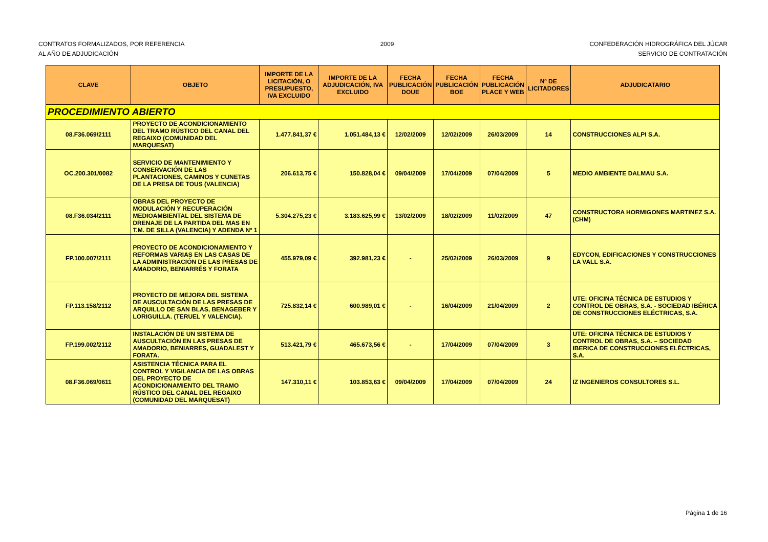CONTRATOS FORMALIZADOS, POR REFERENCIA
AL AÑO DE ADJUDICACIÓN
2009 CONFEDERACIÓN HIDROGRÁFICA DEL JÚCAR
SERVICIO DE CONTRATACIÓN
| CLAVE | OBJETO | IMPORTE DE LA LICITACIÓN, O PRESUPUESTO, IVA EXCLUIDO | IMPORTE DE LA ADJUDICACIÓN, IVA EXCLUIDO | FECHA PUBLICACIÓN DOUE | FECHA PUBLICACIÓN BOE | FECHA PUBLICACIÓN PLACE Y WEB | Nº DE LICITADORES | ADJUDICATARIO |
| --- | --- | --- | --- | --- | --- | --- | --- | --- |
| PROCEDIMIENTO ABIERTO | | | | | | | | |
| 08.F36.069/2111 | PROYECTO DE ACONDICIONAMIENTO DEL TRAMO RÚSTICO DEL CANAL DEL REGAIXO (COMUNIDAD DEL MARQUESAT) | 1.477.841,37 € | 1.051.484,13 € | 12/02/2009 | 12/02/2009 | 26/03/2009 | 14 | CONSTRUCCIONES ALPI S.A. |
| OC.200.301/0082 | SERVICIO DE MANTENIMIENTO Y CONSERVACIÓN DE LAS PLANTACIONES, CAMINOS Y CUNETAS DE LA PRESA DE TOUS (VALENCIA) | 206.613,75 € | 150.828,04 € | 09/04/2009 | 17/04/2009 | 07/04/2009 | 5 | MEDIO AMBIENTE DALMAU S.A. |
| 08.F36.034/2111 | OBRAS DEL PROYECTO DE MODULACIÓN Y RECUPERACIÓN MEDIOAMBIENTAL DEL SISTEMA DE DRENAJE DE LA PARTIDA DEL MAS EN T.M. DE SILLA (VALENCIA) Y ADENDA Nº 1 | 5.304.275,23 € | 3.183.625,99 € | 13/02/2009 | 18/02/2009 | 11/02/2009 | 47 | CONSTRUCTORA HORMIGONES MARTINEZ S.A. (CHM) |
| FP.100.007/2111 | PROYECTO DE ACONDICIONAMIENTO Y REFORMAS VARIAS EN LAS CASAS DE LA ADMINISTRACIÓN DE LAS PRESAS DE AMADORIO, BENIARRÉS Y FORATA | 455.979,09 € | 392.981,23 € | - | 25/02/2009 | 26/03/2009 | 9 | EDYCON, EDIFICACIONES Y CONSTRUCCIONES LA VALL S.A. |
| FP.113.158/2112 | PROYECTO DE MEJORA DEL SISTEMA DE AUSCULTACIÓN DE LAS PRESAS DE ARQUILLO DE SAN BLAS, BENAGEBER Y LORIGUILLA. (TERUEL Y VALENCIA). | 725.832,14 € | 600.989,01 € | - | 16/04/2009 | 21/04/2009 | 2 | UTE: OFICINA TÉCNICA DE ESTUDIOS Y CONTROL DE OBRAS, S.A. - SOCIEDAD IBÉRICA DE CONSTRUCCIONES ELÉCTRICAS, S.A. |
| FP.199.002/2112 | INSTALACIÓN DE UN SISTEMA DE AUSCULTACIÓN EN LAS PRESAS DE AMADORIO, BENIARRES, GUADALEST Y FORATA. | 513.421,79 € | 465.673,56 € | - | 17/04/2009 | 07/04/2009 | 3 | UTE: OFICINA TÉCNICA DE ESTUDIOS Y CONTROL DE OBRAS, S.A. – SOCIEDAD IBERICA DE CONSTRUCCIONES ELÉCTRICAS, S.A. |
| 08.F36.069/0611 | ASISTENCIA TÉCNICA PARA EL CONTROL Y VIGILANCIA DE LAS OBRAS DEL PROYECTO DE ACONDICIONAMIENTO DEL TRAMO RÚSTICO DEL CANAL DEL REGAIXO (COMUNIDAD DEL MARQUESAT) | 147.310,11 € | 103.853,63 € | 09/04/2009 | 17/04/2009 | 07/04/2009 | 24 | IZ INGENIEROS CONSULTORES S.L. |
Página 1 de 16